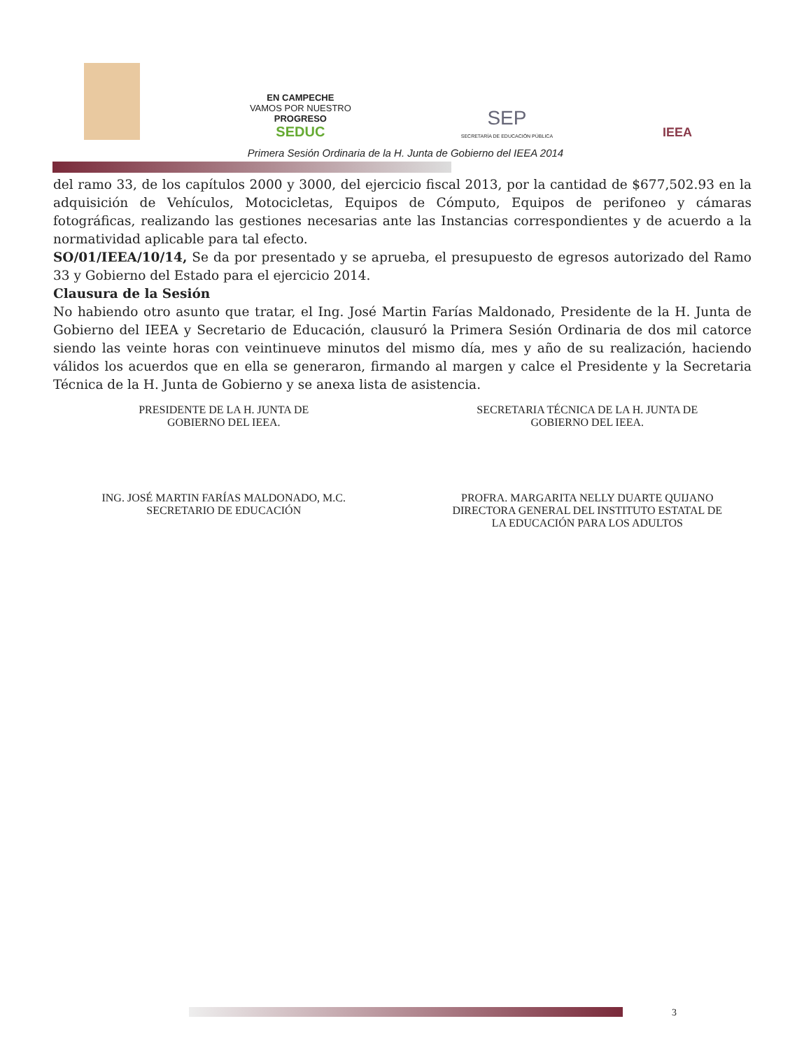EN CAMPECHE
VAMOS POR NUESTRO
PROGRESO
SEDUC
SEP
SECRETARÍA DE EDUCACIÓN PÚBLICA
IEEA
Primera Sesión Ordinaria de la H. Junta de Gobierno del IEEA 2014
del ramo 33, de los capítulos 2000 y 3000, del ejercicio fiscal 2013, por la cantidad de $677,502.93 en la adquisición de Vehículos, Motocicletas, Equipos de Cómputo, Equipos de perifoneo y cámaras fotográficas, realizando las gestiones necesarias ante las Instancias correspondientes y de acuerdo a la normatividad aplicable para tal efecto.
SO/01/IEEA/10/14, Se da por presentado y se aprueba, el presupuesto de egresos autorizado del Ramo 33 y Gobierno del Estado para el ejercicio 2014.
Clausura de la Sesión
No habiendo otro asunto que tratar, el Ing. José Martin Farías Maldonado, Presidente de la H. Junta de Gobierno del IEEA y Secretario de Educación, clausuró la Primera Sesión Ordinaria de dos mil catorce siendo las veinte horas con veintinueve minutos del mismo día, mes y año de su realización, haciendo válidos los acuerdos que en ella se generaron, firmando al margen y calce el Presidente y la Secretaria Técnica de la H. Junta de Gobierno y se anexa lista de asistencia.
PRESIDENTE DE LA H. JUNTA DE
GOBIERNO DEL IEEA.
ING. JOSÉ MARTIN FARÍAS MALDONADO, M.C.
SECRETARIO DE EDUCACIÓN
SECRETARIA TÉCNICA DE LA H. JUNTA DE
GOBIERNO DEL IEEA.
PROFRA. MARGARITA NELLY DUARTE QUIJANO
DIRECTORA GENERAL DEL INSTITUTO ESTATAL DE
LA EDUCACIÓN PARA LOS ADULTOS
3